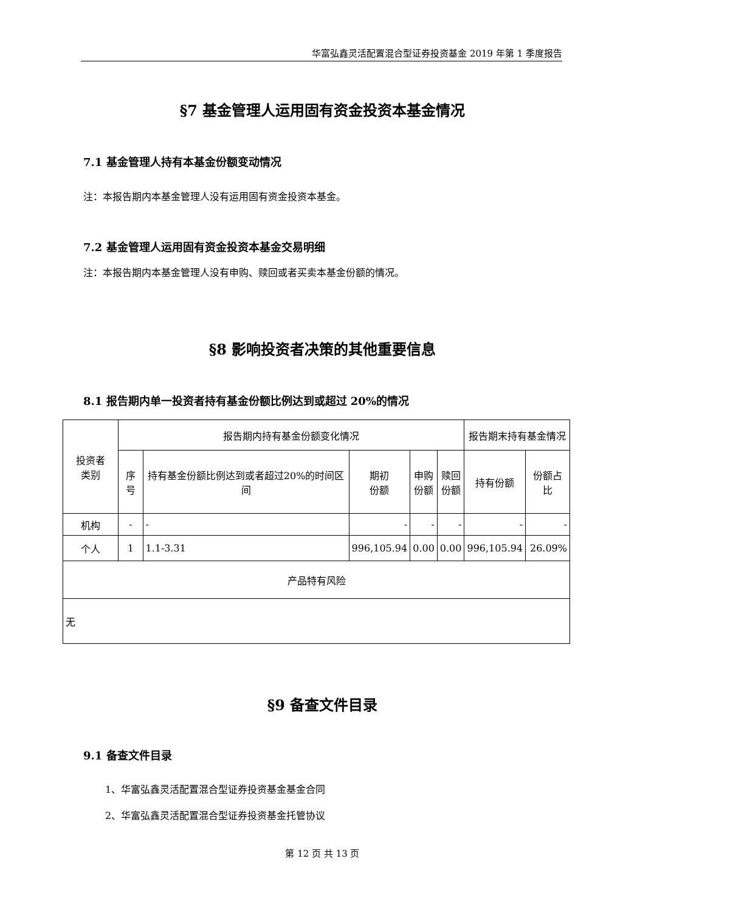华富弘鑫灵活配置混合型证券投资基金 2019 年第 1 季度报告
§7 基金管理人运用固有资金投资本基金情况
7.1 基金管理人持有本基金份额变动情况
注：本报告期内本基金管理人没有运用固有资金投资本基金。
7.2 基金管理人运用固有资金投资本基金交易明细
注：本报告期内本基金管理人没有申购、赎回或者买卖本基金份额的情况。
§8 影响投资者决策的其他重要信息
8.1 报告期内单一投资者持有基金份额比例达到或超过 20%的情况
| 投资者 类别 | 报告期内持有基金份额变化情况 | | | | | 报告期末持有基金情况 | |
| | 序号 | 持有基金份额比例达到或者超过20%的时间区间 | 期初 份额 | 申购 份额 | 赎回 份额 | 持有份额 | 份额占比 |
| 机构 | - | - | - | - | - | - | - |
| 个人 | 1 | 1.1-3.31 | 996,105.94 | 0.00 | 0.00 | 996,105.94 | 26.09% |
| 产品特有风险 | | | | | | | |
| 无 | | | | | | | |
§9 备查文件目录
9.1 备查文件目录
1、华富弘鑫灵活配置混合型证券投资基金基金合同
2、华富弘鑫灵活配置混合型证券投资基金托管协议
第 12 页 共 13 页